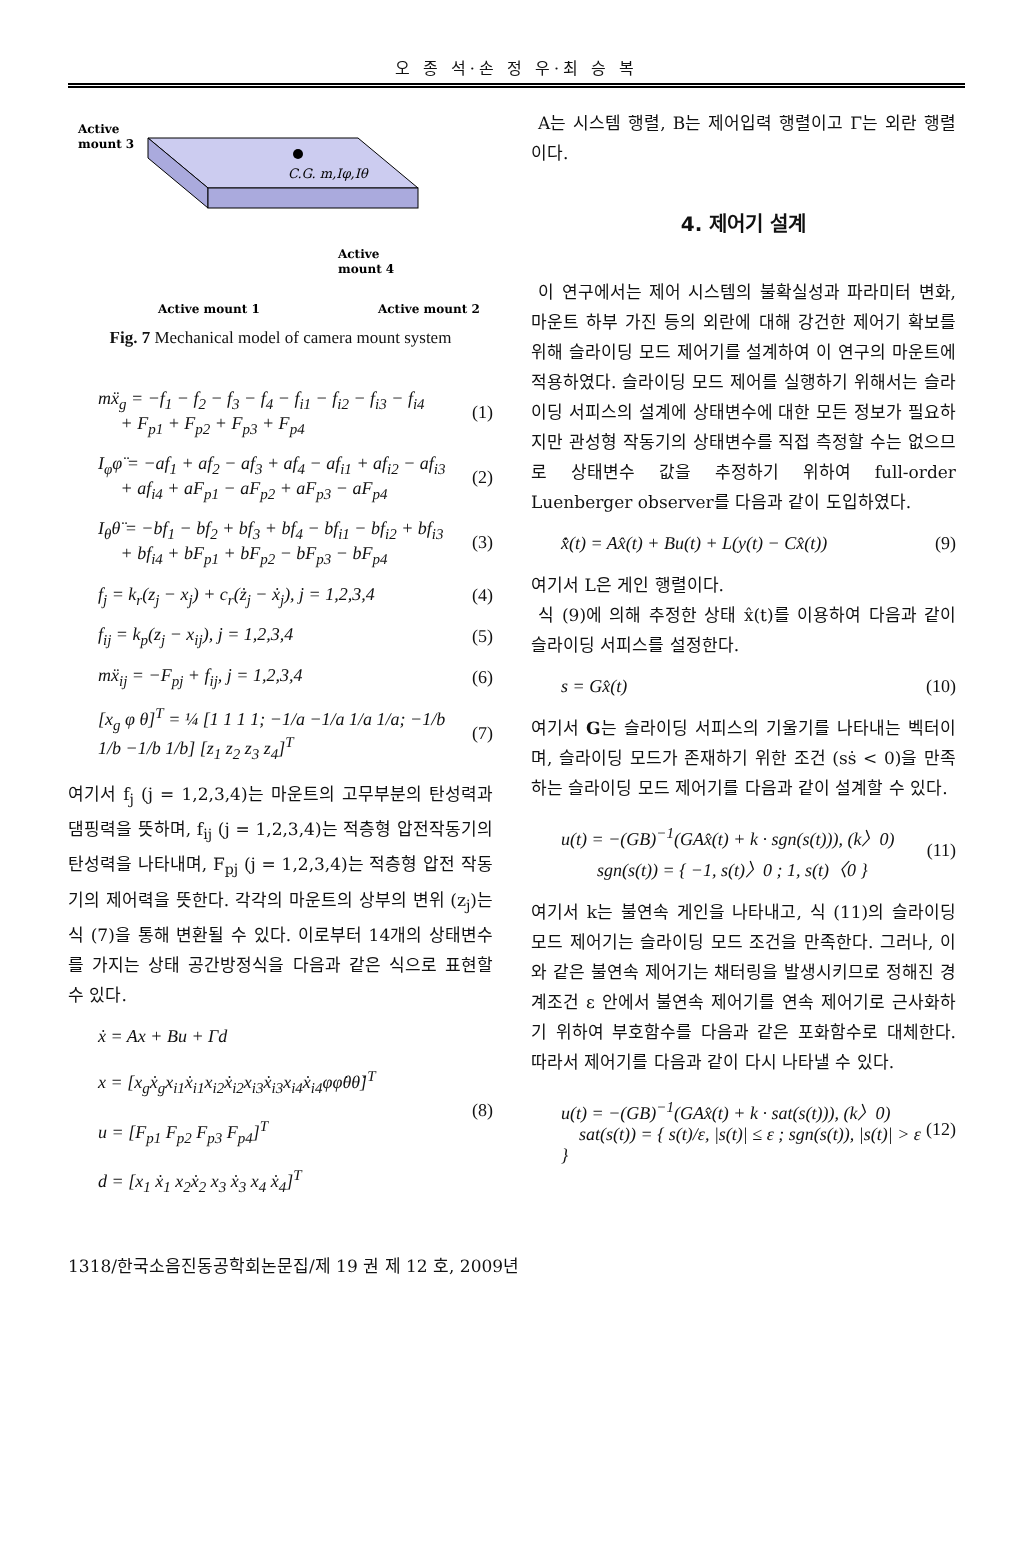오 종 석·손 정 우·최 승 복
Active
mount 3
C.G. m,Iφ,Iθ
Active
mount 4
Active mount 1
Active mount 2
Fig. 7 Mechanical model of camera mount system
mẍ<sub>g</sub> = −f<sub>1</sub> − f<sub>2</sub> − f<sub>3</sub> − f<sub>4</sub> − f<sub>i1</sub> − f<sub>i2</sub> − f<sub>i3</sub> − f<sub>i4</sub>
+ F<sub>p1</sub> + F<sub>p2</sub> + F<sub>p3</sub> + F<sub>p4</sub>
(1)
I<sub>φ</sub>φ̈ = −af<sub>1</sub> + af<sub>2</sub> − af<sub>3</sub> + af<sub>4</sub> − af<sub>i1</sub> + af<sub>i2</sub> − af<sub>i3</sub>
+ af<sub>i4</sub> + aF<sub>p1</sub> − aF<sub>p2</sub> + aF<sub>p3</sub> − aF<sub>p4</sub>
(2)
I<sub>θ</sub>θ̈ = −bf<sub>1</sub> − bf<sub>2</sub> + bf<sub>3</sub> + bf<sub>4</sub> − bf<sub>i1</sub> − bf<sub>i2</sub> + bf<sub>i3</sub>
+ bf<sub>i4</sub> + bF<sub>p1</sub> + bF<sub>p2</sub> − bF<sub>p3</sub> − bF<sub>p4</sub>
(3)
f<sub>j</sub> = k<sub>r</sub>(z<sub>j</sub> − x<sub>j</sub>) + c<sub>r</sub>(ż<sub>j</sub> − ẋ<sub>j</sub>), j = 1,2,3,4
(4)
f<sub>ij</sub> = k<sub>p</sub>(z<sub>j</sub> − x<sub>ij</sub>), j = 1,2,3,4
(5)
mẍ<sub>ij</sub> = −F<sub>pj</sub> + f<sub>ij</sub>, j = 1,2,3,4 (6)
[x<sub>g</sub> φ θ]<sup>T</sup> = ¼ [1 1 1 1; −1/a −1/a 1/a 1/a; −1/b 1/b −1/b 1/b] [z<sub>1</sub> z<sub>2</sub> z<sub>3</sub> z<sub>4</sub>]<sup>T</sup>
(7)
여기서 f<sub>j</sub> (j = 1,2,3,4)는 마운트의 고무부분의 탄성력과 댐핑력을 뜻하며, f<sub>ij</sub> (j = 1,2,3,4)는 적층형 압전작동기의 탄성력을 나타내며, F<sub>pj</sub> (j = 1,2,3,4)는 적층형 압전 작동기의 제어력을 뜻한다. 각각의 마운트의 상부의 변위 (z<sub>j</sub>)는 식 (7)을 통해 변환될 수 있다. 이로부터 14개의 상태변수를 가지는 상태 공간방정식을 다음과 같은 식으로 표현할 수 있다.
ẋ = Ax + Bu + Γd
x = [x<sub>g</sub>ẋ<sub>g</sub>x<sub>i1</sub>ẋ<sub>i1</sub>x<sub>i2</sub>ẋ<sub>i2</sub>x<sub>i3</sub>ẋ<sub>i3</sub>x<sub>i4</sub>ẋ<sub>i4</sub>φφ̇θθ̇]<sup>T</sup>
u = [F<sub>p1</sub> F<sub>p2</sub> F<sub>p3</sub> F<sub>p4</sub>]<sup>T</sup>
d = [x<sub>1</sub> ẋ<sub>1</sub> x<sub>2</sub>ẋ<sub>2</sub> x<sub>3</sub> ẋ<sub>3</sub> x<sub>4</sub> ẋ<sub>4</sub>]<sup>T</sup>
(8)
A는 시스템 행렬, B는 제어입력 행렬이고 Γ는 외란 행렬이다.
4. 제어기 설계
이 연구에서는 제어 시스템의 불확실성과 파라미터 변화, 마운트 하부 가진 등의 외란에 대해 강건한 제어기 확보를 위해 슬라이딩 모드 제어기를 설계하여 이 연구의 마운트에 적용하였다. 슬라이딩 모드 제어를 실행하기 위해서는 슬라이딩 서피스의 설계에 상태변수에 대한 모든 정보가 필요하지만 관성형 작동기의 상태변수를 직접 측정할 수는 없으므로 상태변수 값을 추정하기 위하여 full-order Luenberger observer를 다음과 같이 도입하였다.
x̂̇(t) = Ax̂(t) + Bu(t) + L(y(t) − Cx̂(t))
(9)
여기서 L은 게인 행렬이다.
식 (9)에 의해 추정한 상태 x̂(t)를 이용하여 다음과 같이 슬라이딩 서피스를 설정한다.
s = Gx̂(t) (10)
여기서 G는 슬라이딩 서피스의 기울기를 나타내는 벡터이며, 슬라이딩 모드가 존재하기 위한 조건 (sṡ < 0)을 만족하는 슬라이딩 모드 제어기를 다음과 같이 설계할 수 있다.
u(t) = −(GB)<sup>−1</sup>(GAx̂(t) + k · sgn(s(t))), (k〉0)
sgn(s(t)) = { −1, s(t)〉0 ; 1, s(t)〈0 }
(11)
여기서 k는 불연속 게인을 나타내고, 식 (11)의 슬라이딩 모드 제어기는 슬라이딩 모드 조건을 만족한다. 그러나, 이와 같은 불연속 제어기는 채터링을 발생시키므로 정해진 경계조건 ε 안에서 불연속 제어기를 연속 제어기로 근사화하기 위하여 부호함수를 다음과 같은 포화함수로 대체한다. 따라서 제어기를 다음과 같이 다시 나타낼 수 있다.
u(t) = −(GB)<sup>−1</sup>(GAx̂(t) + k · sat(s(t))), (k〉0)
sat(s(t)) = { s(t)/ε, |s(t)| ≤ ε ; sgn(s(t)), |s(t)| > ε }
(12)
1318/한국소음진동공학회논문집/제 19 권 제 12 호, 2009년